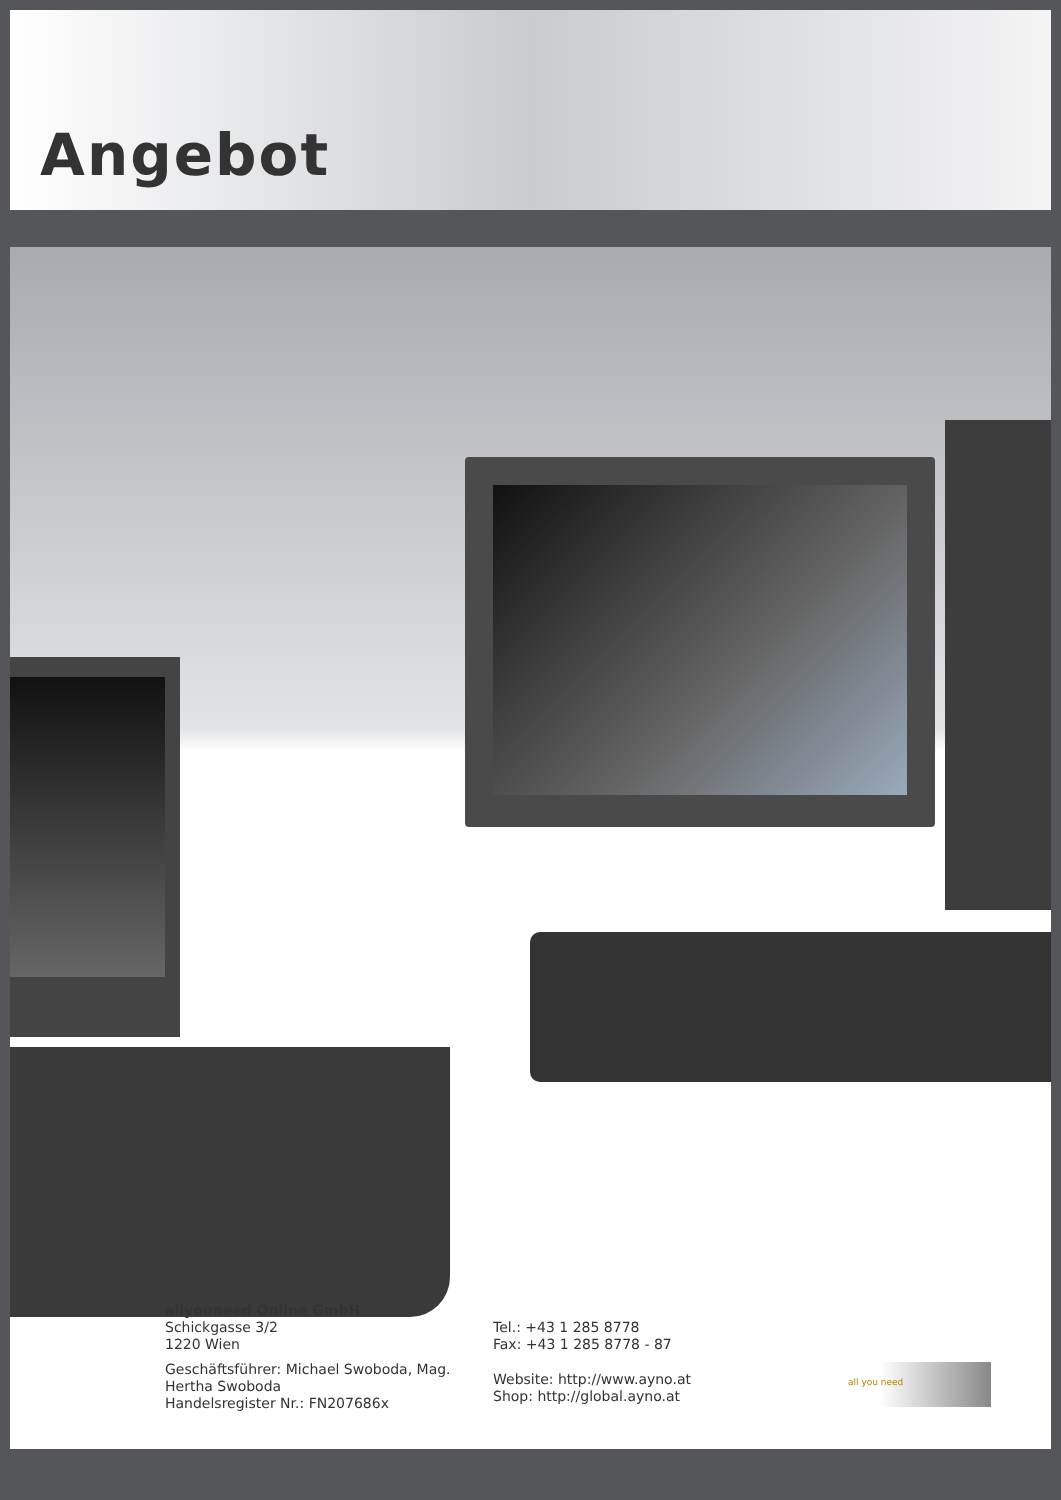Angebot
allyouneed Online GmbH
Schickgasse 3/2
1220 Wien
Geschäftsführer: Michael Swoboda, Mag. Hertha Swoboda
Handelsregister Nr.: FN207686x
Tel.: +43 1 285 8778
Fax: +43 1 285 8778 - 87
Website: http://www.ayno.at
Shop: http://global.ayno.at
all you need